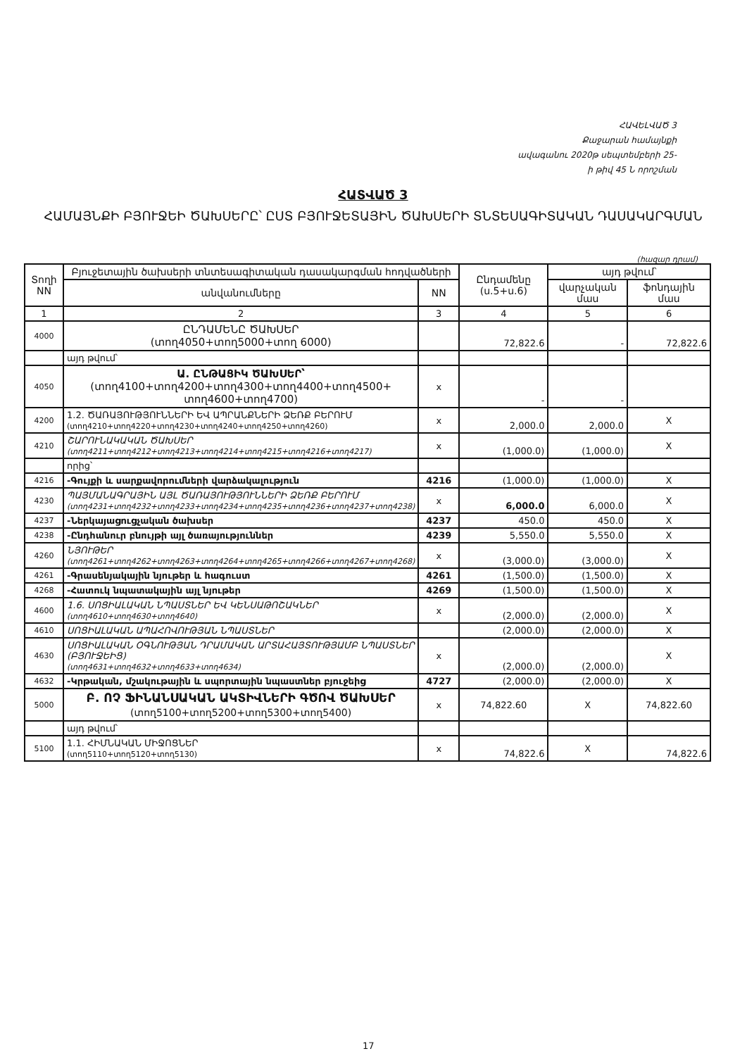ՀԱՎԵԼՎԱԾ 3
Քաջարան համայնքի
ավագանու 2020թ սեպտեմբերի 25-
ի թիվ 45 Ն որոշման
ՀԱՏՎԱԾ 3
ՀԱՄԱՅՆՔԻ ԲՅՈՒՋԵԻ ԾԱԽՍԵՐԸ՝ ԸՍՏ ԲՅՈՒՋԵՏԱՅԻՆ ԾԱԽՍԵՐԻ ՏՆՏԵՍԱԳԻՏԱԿԱՆ ԴԱՍԱԿԱՐԳՄԱՆ
(հազար դրամ)
| Տողի NN | Բյուջետային ծախսերի տնտեսագիտական դասակարգման հոդվածների | | Ընդամենը (ս.5+ս.6) | այդ թվում՝ | |
| --- | --- | --- | --- | --- | --- |
| | անվանումները | NN | | վարչական մաս | ֆոնդային մաս |
| 1 | 2 | 3 | 4 | 5 | 6 |
| 4000 | ԸՆԴԱՄԵՆԸ ԾԱԽՍԵՐ (տող4050+տող5000+տող 6000) | | 72,822.6 | - | 72,822.6 |
| | այդ թվում՝ | | | | |
| 4050 | Ա. ԸՆԹԱՑԻԿ ԾԱԽՍԵՐ՝ (տող4100+տող4200+տող4300+տող4400+տող4500+ տող4600+տող4700) | x | - | - | |
| 4200 | 1.2. ԾԱՌԱՅՈՒԹՅՈՒՆՆԵՐԻ ԵՎ ԱՊՐԱՆՔՆԵՐԻ ՁԵՌՔ ԲԵՐՈՒՄ (տող4210+տող4220+տող4230+տող4240+տող4250+տող4260) | x | 2,000.0 | 2,000.0 | X |
| 4210 | ՇԱՐՈՒՆԱԿԱԿԱՆ ԾԱԽՍԵՐ (տող4211+տող4212+տող4213+տող4214+տող4215+տող4216+տող4217) | x | (1,000.0) | (1,000.0) | X |
| | որից՝ | | | | |
| 4216 | -Գույքի և սարքավորումների վարձակալություն | 4216 | (1,000.0) | (1,000.0) | X |
| 4230 | ՊԱՅՄԱՆԱԳՐԱՅԻՆ ԱՅԼ ԾԱՌԱՅՈՒԹՅՈՒՆՆԵՐԻ ՁԵՌՔ ԲԵՐՈՒՄ (տող4231+տող4232+տող4233+տող4234+տող4235+տող4236+տող4237+տող4238) | x | 6,000.0 | 6,000.0 | X |
| 4237 | -Ներկայացուցչական ծախսեր | 4237 | 450.0 | 450.0 | X |
| 4238 | -Ընդհանուր բնույթի այլ ծառայություններ | 4239 | 5,550.0 | 5,550.0 | X |
| 4260 | ՆՅՈՒԹԵՐ (տող4261+տող4262+տող4263+տող4264+տող4265+տող4266+տող4267+տող4268) | x | (3,000.0) | (3,000.0) | X |
| 4261 | -Գրասենյակային նյութեր և հագուստ | 4261 | (1,500.0) | (1,500.0) | X |
| 4268 | -Հատուկ նպատակային այլ նյութեր | 4269 | (1,500.0) | (1,500.0) | X |
| 4600 | 1.6. ՍՈՑԻԱԼԱԿԱՆ ՆՊԱՍՏՆԵՐ ԵՎ ԿԵՆՍԱԹՈՇԱԿՆԵՐ (տող4610+տող4630+տող4640) | x | (2,000.0) | (2,000.0) | X |
| 4610 | ՍՈՑԻԱԼԱԿԱՆ ԱՊԱՀՈՎՈՒԹՅԱՆ ՆՊԱՍՏՆԵՐ | | (2,000.0) | (2,000.0) | X |
| 4630 | ՍՈՑԻԱԼԱԿԱՆ ՕԳՆՈՒԹՅԱՆ ԴՐԱՄԱԿԱՆ ԱՐՏԱՀԱՅՏՈՒԹՅԱՄԲ ՆՊԱՍՏՆԵՐ (ԲՅՈՒՋԵԻՑ) (տող4631+տող4632+տող4633+տող4634) | x | (2,000.0) | (2,000.0) | X |
| 4632 | -Կրթական, մշակութային և սպորտային նպաստներ բյուջեից | 4727 | (2,000.0) | (2,000.0) | X |
| 5000 | Բ. ՈՉ ՖԻՆԱՆՍԱԿԱՆ ԱԿՏԻՎՆԵՐԻ ԳԾՈՎ ԾԱԽՍԵՐ (տող5100+տող5200+տող5300+տող5400) | x | 74,822.60 | X | 74,822.60 |
| | այդ թվում՝ | | | | |
| 5100 | 1.1. ՀԻՄՆԱԿԱՆ ՄԻՋՈՑՆԵՐ (տող5110+տող5120+տող5130) | x | 74,822.6 | X | 74,822.6 |
17